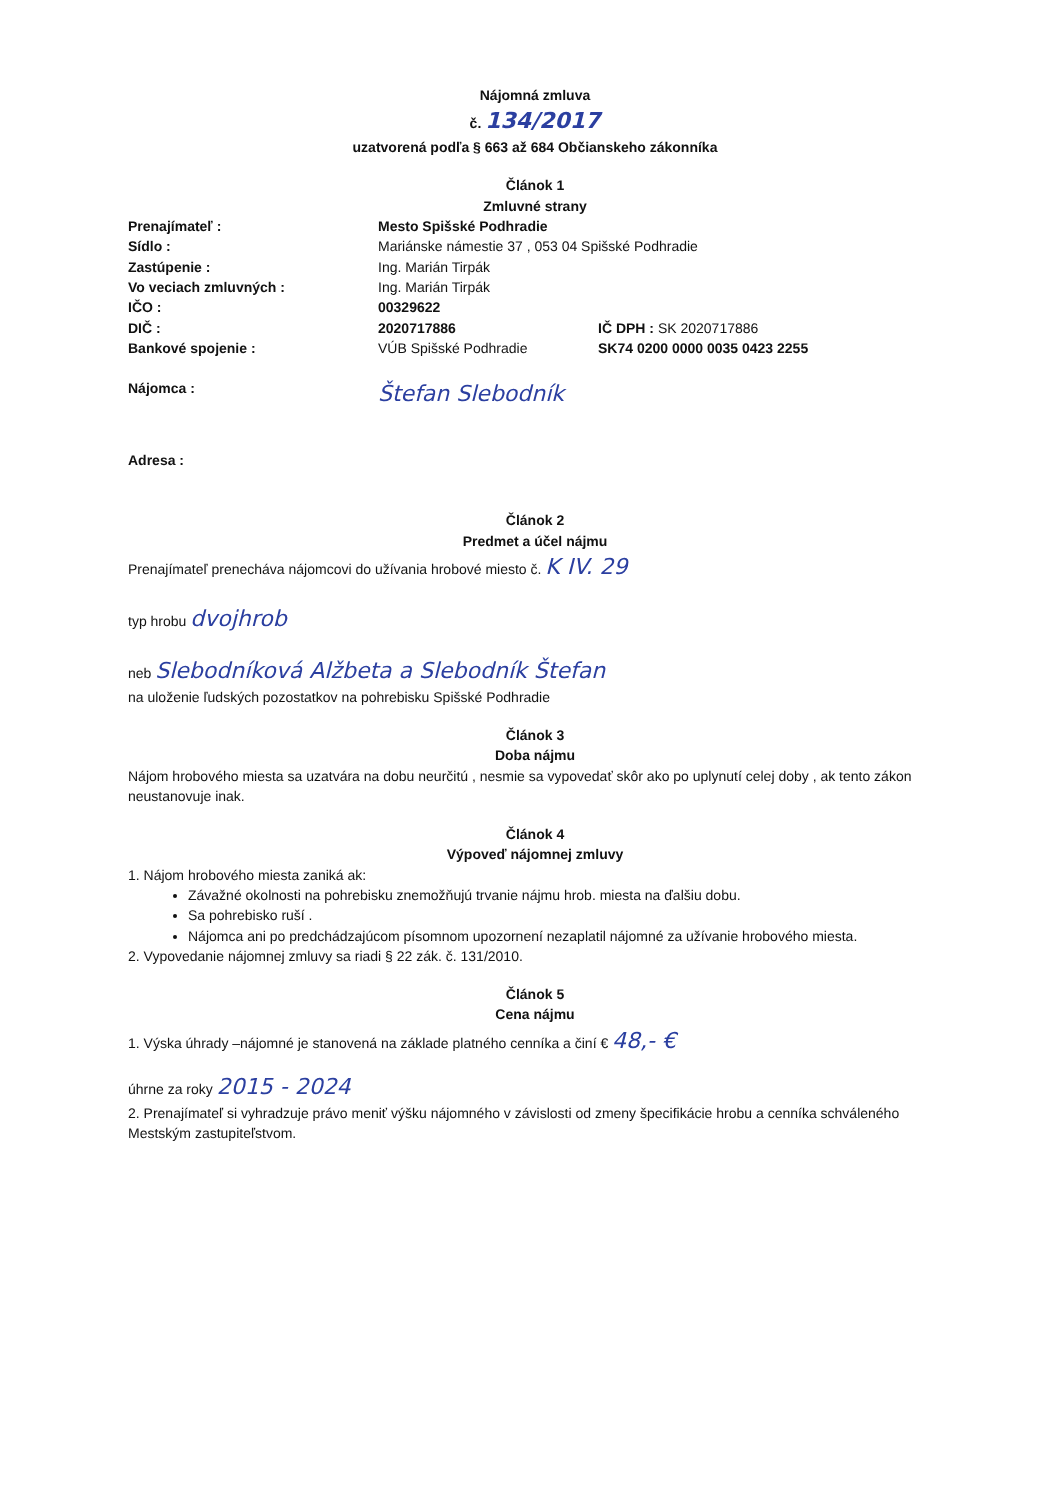Nájomná zmluva
č. 134/2017
uzatvorená podľa § 663 až 684 Občianskeho zákonníka
Článok 1
Zmluvné strany
Prenajímateľ : Mesto Spišské Podhradie
Sídlo : Mariánske námestie 37 , 053 04 Spišské Podhradie
Zastúpenie : Ing. Marián Tirpák
Vo veciach zmluvných : Ing. Marián Tirpák
IČO : 00329622
DIČ : 2020717886 IČ DPH : SK 2020717886
Bankové spojenie : VÚB Spišské Podhradie SK74 0200 0000 0035 0423 2255
Nájomca : Štefan Slebodník
Adresa :
Článok 2
Predmet a účel nájmu
Prenajímateľ prenecháva nájomcovi do užívania hrobové miesto č. K IV. 29
typ hrobu dvojhrob
neb Slebodníková Alžbeta a Slebodník Štefan
na uloženie ľudských pozostatkov na pohrebisku Spišské Podhradie
Článok 3
Doba nájmu
Nájom hrobového miesta sa uzatvára na dobu neurčitú , nesmie sa vypovedať skôr ako po uplynutí celej doby , ak tento zákon neustanovuje inak.
Článok 4
Výpoveď nájomnej zmluvy
1. Nájom hrobového miesta zaniká ak:
Závažné okolnosti na pohrebisku znemožňujú trvanie nájmu hrob. miesta na ďalšiu dobu.
Sa pohrebisko ruší .
Nájomca ani po predchádzajúcom písomnom upozornení nezaplatil nájomné za užívanie hrobového miesta.
2. Vypovedanie nájomnej zmluvy sa riadi § 22 zák. č. 131/2010.
Článok 5
Cena nájmu
1. Výska úhrady –nájomné je stanovená na základe platného cenníka a činí € 48,- €
úhrne za roky 2015 - 2024
2. Prenajímateľ si vyhradzuje právo meniť výšku nájomného v závislosti od zmeny špecifikácie hrobu a cenníka schváleného Mestským zastupiteľstvom.